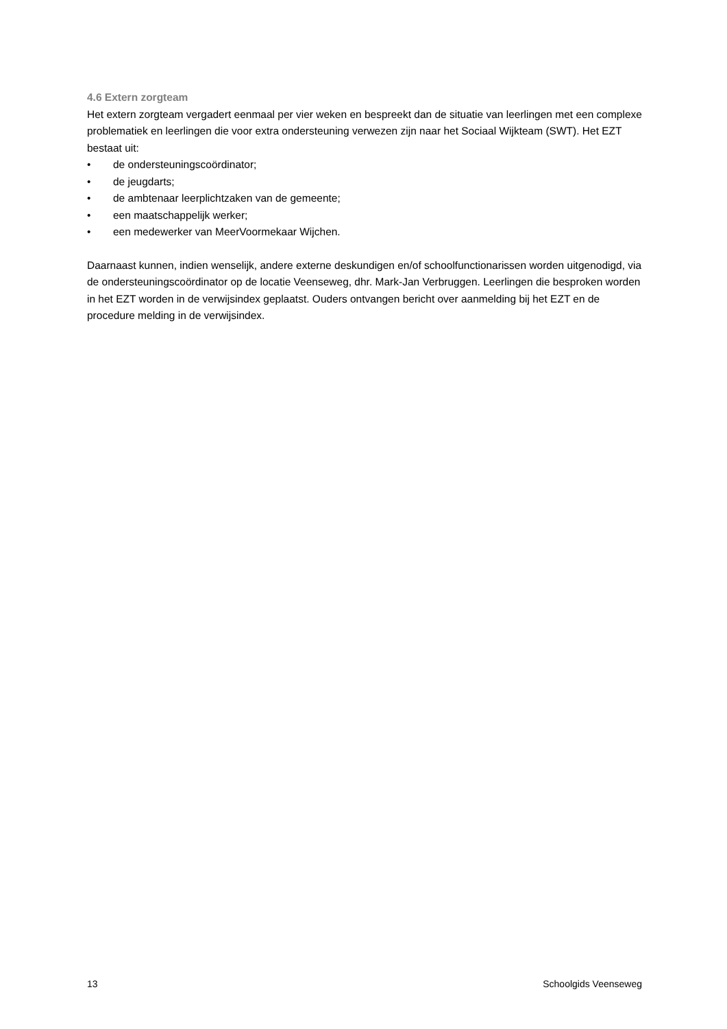4.6 Extern zorgteam
Het extern zorgteam vergadert eenmaal per vier weken en bespreekt dan de situatie van leerlingen met een complexe problematiek en leerlingen die voor extra ondersteuning verwezen zijn naar het Sociaal Wijkteam (SWT). Het EZT bestaat uit:
• de ondersteuningscoördinator;
• de jeugdarts;
• de ambtenaar leerplichtzaken van de gemeente;
• een maatschappelijk werker;
• een medewerker van MeerVoormekaar Wijchen.
Daarnaast kunnen, indien wenselijk, andere externe deskundigen en/of schoolfunctionarissen worden uitgenodigd, via de ondersteuningscoördinator op de locatie Veenseweg, dhr. Mark-Jan Verbruggen. Leerlingen die besproken worden in het EZT worden in de verwijsindex geplaatst. Ouders ontvangen bericht over aanmelding bij het EZT en de procedure melding in de verwijsindex.
13 Schoolgids Veenseweg